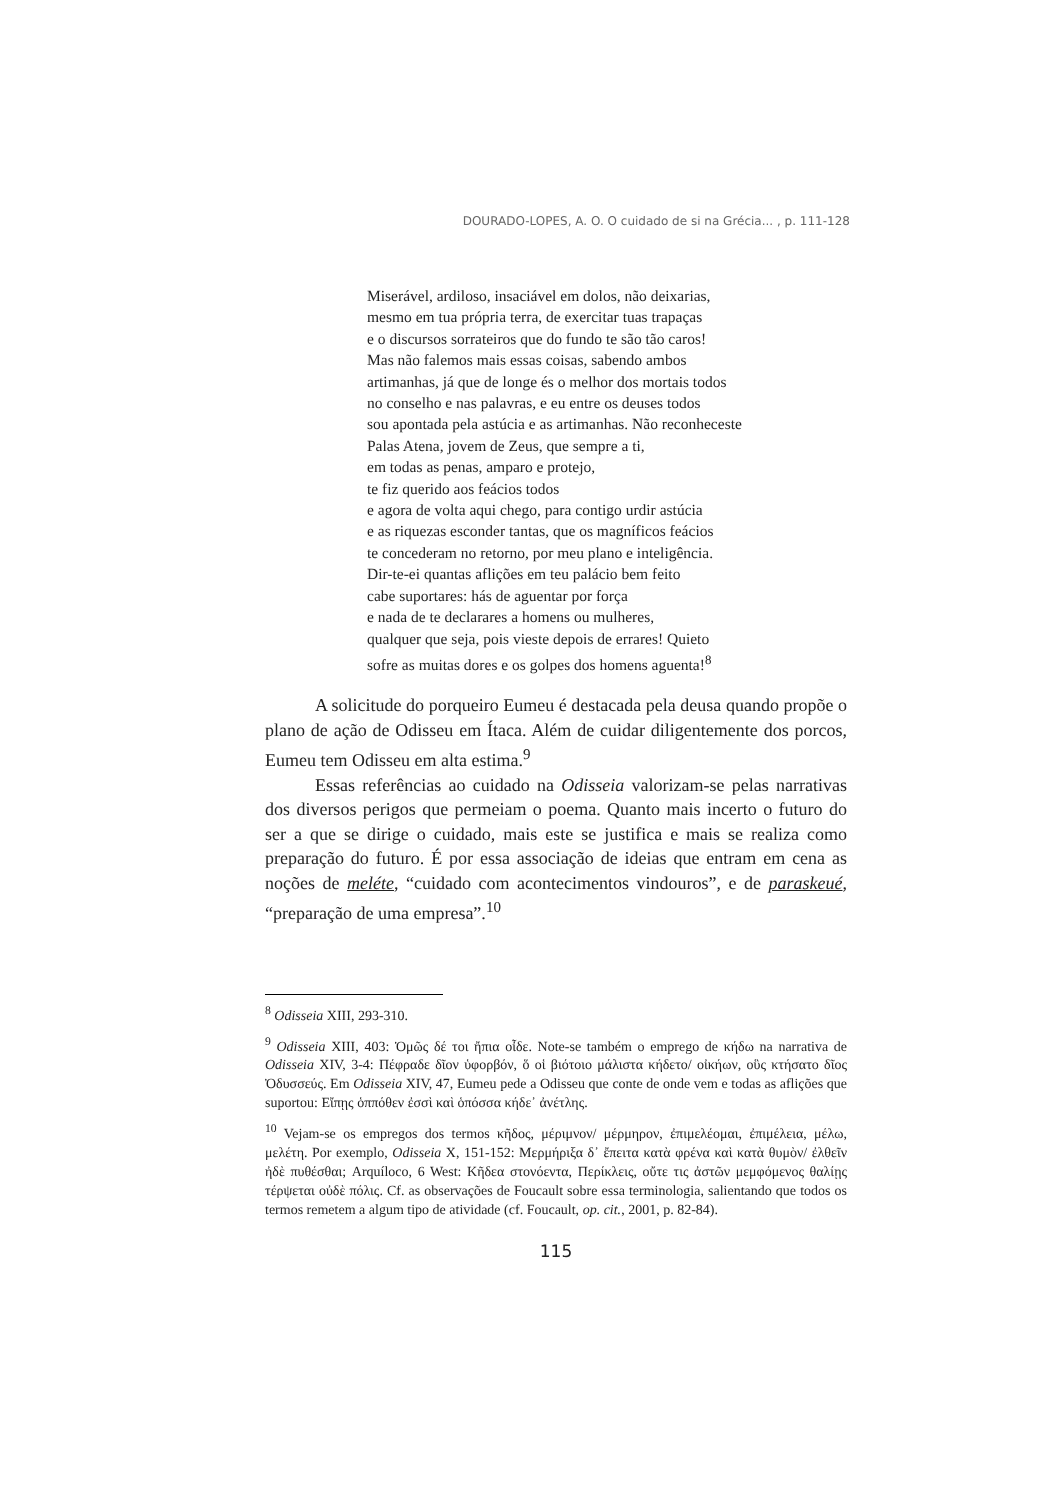DOURADO-LOPES, A. O. O cuidado de si na Grécia... , p. 111-128
Miserável, ardiloso, insaciável em dolos, não deixarias,
mesmo em tua própria terra, de exercitar tuas trapaças
e o discursos sorrateiros que do fundo te são tão caros!
Mas não falemos mais essas coisas, sabendo ambos
artimanhas, já que de longe és o melhor dos mortais todos
no conselho e nas palavras, e eu entre os deuses todos
sou apontada pela astúcia e as artimanhas. Não reconheceste
Palas Atena, jovem de Zeus, que sempre a ti,
em todas as penas, amparo e protejo,
te fiz querido aos feácios todos
e agora de volta aqui chego, para contigo urdir astúcia
e as riquezas esconder tantas, que os magníficos feácios
te concederam no retorno, por meu plano e inteligência.
Dir-te-ei quantas aflições em teu palácio bem feito
cabe suportares: hás de aguentar por força
e nada de te declarares a homens ou mulheres,
qualquer que seja, pois vieste depois de errares! Quieto
sofre as muitas dores e os golpes dos homens aguenta!<sup>8</sup>
A solicitude do porqueiro Eumeu é destacada pela deusa quando propõe o plano de ação de Odisseu em Ítaca. Além de cuidar diligentemente dos porcos, Eumeu tem Odisseu em alta estima.<sup>9</sup>
Essas referências ao cuidado na Odisseia valorizam-se pelas narrativas dos diversos perigos que permeiam o poema. Quanto mais incerto o futuro do ser a que se dirige o cuidado, mais este se justifica e mais se realiza como preparação do futuro. É por essa associação de ideias que entram em cena as noções de meléte, “cuidado com acontecimentos vindouros”, e de paraskeué, “preparação de uma empresa”.<sup>10</sup>
<sup>8</sup> Odisseia XIII, 293-310.
<sup>9</sup> Odisseia XIII, 403: Ὁμῶς δέ τοι ἤπια οἶδε. Note-se também o emprego de κήδω na narrativa de Odisseia XIV, 3-4: Πέφραδε δῖον ὑφορβόν, ὅ οἱ βιότοιο μάλιστα κήδετο/ οἰκήων, οὓς κτήσατο δῖος Ὀδυσσεύς. Em Odisseia XIV, 47, Eumeu pede a Odisseu que conte de onde vem e todas as aflições que suportou: Εἴπῃς ὁππόθεν ἐσσὶ καὶ ὁπόσσα κήδε᾽ ἀνέτλης.
<sup>10</sup> Vejam-se os empregos dos termos κῆδος, μέριμνον/ μέρμηρον, ἐπιμελέομαι, ἐπιμέλεια, μέλω, μελέτη. Por exemplo, Odisseia X, 151-152: Μερμήριξα δ᾽ ἔπειτα κατὰ φρένα καὶ κατὰ θυμὸν/ ἐλθεῖν ἠδὲ πυθέσθαι; Arquíloco, 6 West: Κῆδεα στονόεντα, Περίκλεις, οὔτε τις ἀστῶν μεμφόμενος θαλίῃς τέρψεται οὐδὲ πόλις. Cf. as observações de Foucault sobre essa terminologia, salientando que todos os termos remetem a algum tipo de atividade (cf. Foucault, op. cit., 2001, p. 82-84).
115